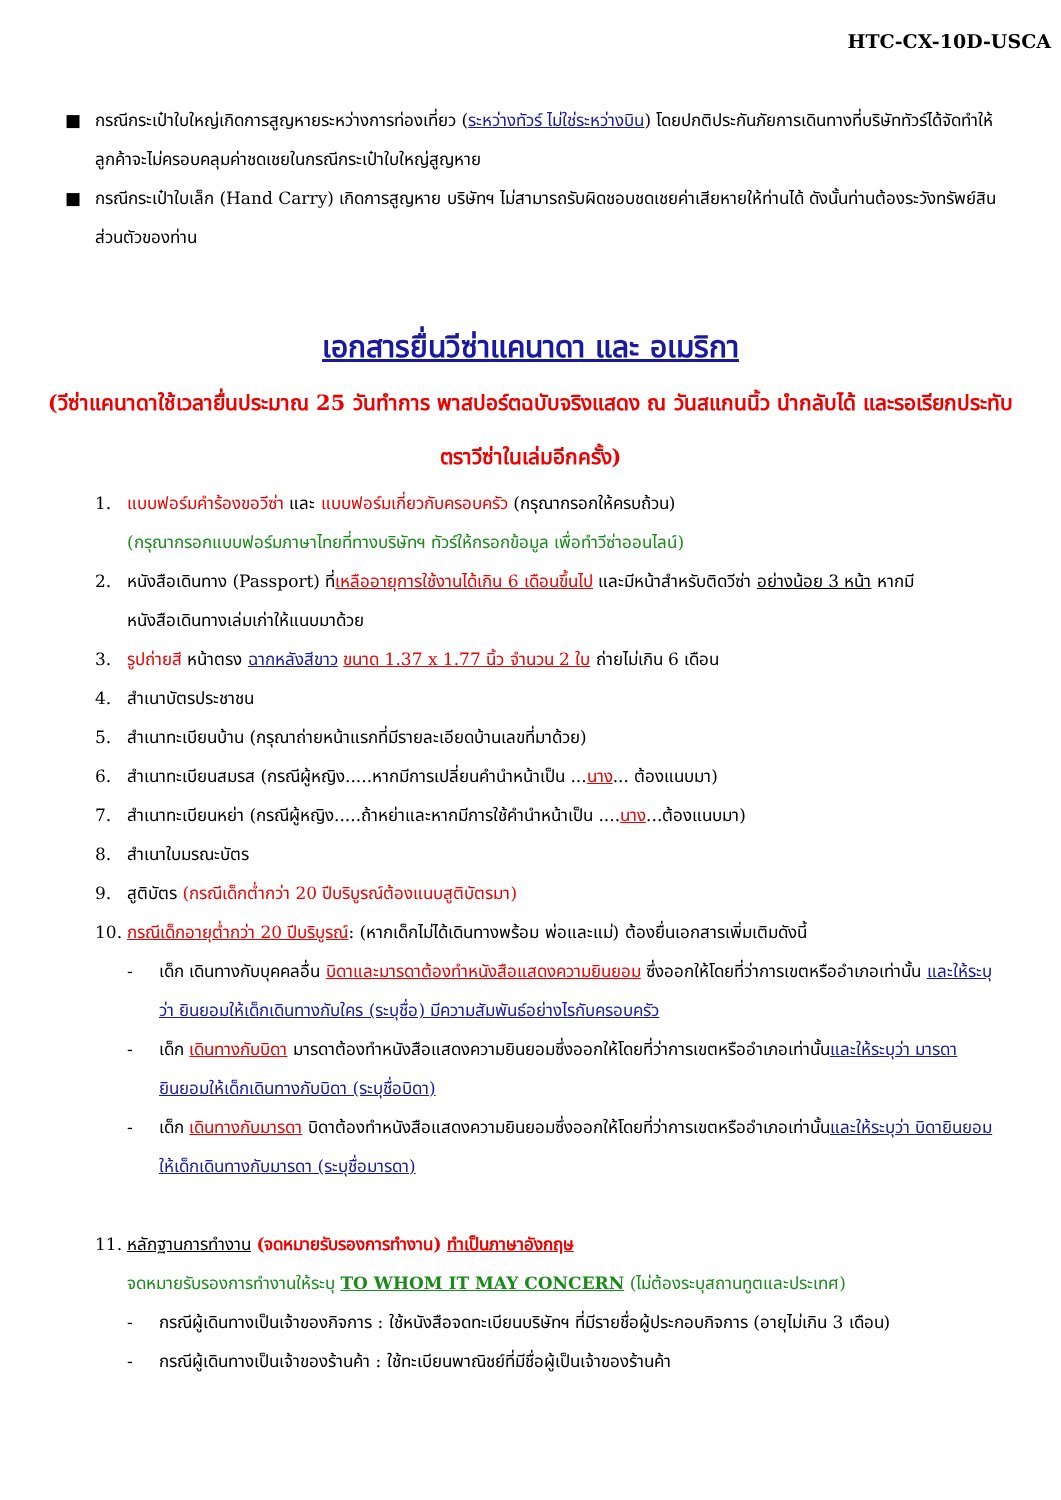HTC-CX-10D-USCA
■ กรณีกระเป๋าใบใหญ่เกิดการสูญหายระหว่างการท่องเที่ยว (ระหว่างทัวร์ ไม่ใช่ระหว่างบิน) โดยปกติประกันภัยการเดินทางที่บริษัททัวร์ได้จัดทำให้ลูกค้าจะไม่ครอบคลุมค่าชดเชยในกรณีกระเป๋าใบใหญ่สูญหาย
■ กรณีกระเป๋าใบเล็ก (Hand Carry) เกิดการสูญหาย บริษัทฯ ไม่สามารถรับผิดชอบชดเชยค่าเสียหายให้ท่านได้ ดังนั้นท่านต้องระวังทรัพย์สินส่วนตัวของท่าน
เอกสารยื่นวีซ่าแคนาดา และ อเมริกา
(วีซ่าแคนาดาใช้เวลายื่นประมาณ 25 วันทำการ พาสปอร์ตฉบับจริงแสดง ณ วันสแกนนิ้ว นำกลับได้ และรอเรียกประทับตราวีซ่าในเล่มอีกครั้ง)
1. แบบฟอร์มคำร้องขอวีซ่า และ แบบฟอร์มเกี่ยวกับครอบครัว (กรุณากรอกให้ครบถ้วน)
(กรุณากรอกแบบฟอร์มภาษาไทยที่ทางบริษัทฯ ทัวร์ให้กรอกข้อมูล เพื่อทำวีซ่าออนไลน์)
2. หนังสือเดินทาง (Passport) ที่เหลืออายุการใช้งานได้เกิน 6 เดือนขึ้นไป และมีหน้าสำหรับติดวีซ่า อย่างน้อย 3 หน้า หากมีหนังสือเดินทางเล่มเก่าให้แนบมาด้วย
3. รูปถ่ายสี หน้าตรง ฉากหลังสีขาว ขนาด 1.37 x 1.77 นิ้ว จำนวน 2 ใบ ถ่ายไม่เกิน 6 เดือน
4. สำเนาบัตรประชาชน
5. สำเนาทะเบียนบ้าน (กรุณาถ่ายหน้าแรกที่มีรายละเอียดบ้านเลขที่มาด้วย)
6. สำเนาทะเบียนสมรส (กรณีผู้หญิง.....หากมีการเปลี่ยนคำนำหน้าเป็น ...นาง... ต้องแนบมา)
7. สำเนาทะเบียนหย่า (กรณีผู้หญิง.....ถ้าหย่าและหากมีการใช้คำนำหน้าเป็น ....นาง...ต้องแนบมา)
8. สำเนาใบมรณะบัตร
9. สูติบัตร (กรณีเด็กต่ำกว่า 20 ปีบริบูรณ์ต้องแนบสูติบัตรมา)
10. กรณีเด็กอายุต่ำกว่า 20 ปีบริบูรณ์: (หากเด็กไม่ได้เดินทางพร้อม พ่อและแม่) ต้องยื่นเอกสารเพิ่มเติมดังนี้
- เด็ก เดินทางกับบุคคลอื่น บิดาและมารดาต้องทำหนังสือแสดงความยินยอม ซึ่งออกให้โดยที่ว่าการเขตหรืออำเภอเท่านั้น และให้ระบุว่า ยินยอมให้เด็กเดินทางกับใคร (ระบุชื่อ) มีความสัมพันธ์อย่างไรกับครอบครัว
- เด็ก เดินทางกับบิดา มารดาต้องทำหนังสือแสดงความยินยอมซึ่งออกให้โดยที่ว่าการเขตหรืออำเภอเท่านั้นและให้ระบุว่า มารดายินยอมให้เด็กเดินทางกับบิดา (ระบุชื่อบิดา)
- เด็ก เดินทางกับมารดา บิดาต้องทำหนังสือแสดงความยินยอมซึ่งออกให้โดยที่ว่าการเขตหรืออำเภอเท่านั้นและให้ระบุว่า บิดายินยอมให้เด็กเดินทางกับมารดา (ระบุชื่อมารดา)
11. หลักฐานการทำงาน (จดหมายรับรองการทำงาน) ทำเป็นภาษาอังกฤษ
จดหมายรับรองการทำงานให้ระบุ TO WHOM IT MAY CONCERN (ไม่ต้องระบุสถานทูตและประเทศ)
- กรณีผู้เดินทางเป็นเจ้าของกิจการ : ใช้หนังสือจดทะเบียนบริษัทฯ ที่มีรายชื่อผู้ประกอบกิจการ (อายุไม่เกิน 3 เดือน)
- กรณีผู้เดินทางเป็นเจ้าของร้านค้า : ใช้ทะเบียนพาณิชย์ที่มีชื่อผู้เป็นเจ้าของร้านค้า